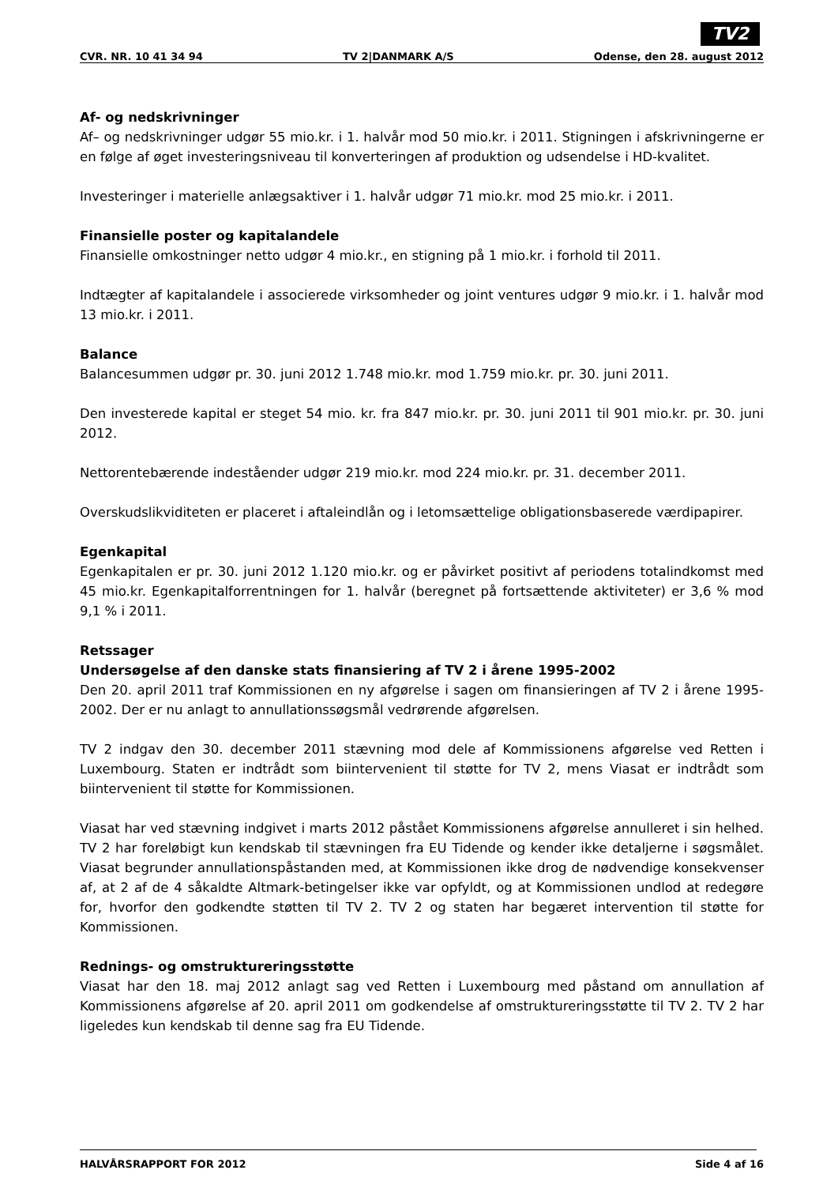TV2
CVR. NR. 10 41 34 94 TV 2|DANMARK A/S Odense, den 28. august 2012
Af- og nedskrivninger
Af– og nedskrivninger udgør 55 mio.kr. i 1. halvår mod 50 mio.kr. i 2011. Stigningen i afskrivningerne er en følge af øget investeringsniveau til konverteringen af produktion og udsendelse i HD-kvalitet.
Investeringer i materielle anlægsaktiver i 1. halvår udgør 71 mio.kr. mod 25 mio.kr. i 2011.
Finansielle poster og kapitalandele
Finansielle omkostninger netto udgør 4 mio.kr., en stigning på 1 mio.kr. i forhold til 2011.
Indtægter af kapitalandele i associerede virksomheder og joint ventures udgør 9 mio.kr. i 1. halvår mod 13 mio.kr. i 2011.
Balance
Balancesummen udgør pr. 30. juni 2012 1.748 mio.kr. mod 1.759 mio.kr. pr. 30. juni 2011.
Den investerede kapital er steget 54 mio. kr. fra 847 mio.kr. pr. 30. juni 2011 til 901 mio.kr. pr. 30. juni 2012.
Nettorentebærende indeståender udgør 219 mio.kr. mod 224 mio.kr. pr. 31. december 2011.
Overskudslikviditeten er placeret i aftaleindlån og i letomsættelige obligationsbaserede værdipapirer.
Egenkapital
Egenkapitalen er pr. 30. juni 2012 1.120 mio.kr. og er påvirket positivt af periodens totalindkomst med 45 mio.kr. Egenkapitalforrentningen for 1. halvår (beregnet på fortsættende aktiviteter) er 3,6 % mod 9,1 % i 2011.
Retssager
Undersøgelse af den danske stats finansiering af TV 2 i årene 1995-2002
Den 20. april 2011 traf Kommissionen en ny afgørelse i sagen om finansieringen af TV 2 i årene 1995-2002. Der er nu anlagt to annullationssøgsmål vedrørende afgørelsen.
TV 2 indgav den 30. december 2011 stævning mod dele af Kommissionens afgørelse ved Retten i Luxembourg. Staten er indtrådt som biintervenient til støtte for TV 2, mens Viasat er indtrådt som biintervenient til støtte for Kommissionen.
Viasat har ved stævning indgivet i marts 2012 påstået Kommissionens afgørelse annulleret i sin helhed. TV 2 har foreløbigt kun kendskab til stævningen fra EU Tidende og kender ikke detaljerne i søgsmålet. Viasat begrunder annullationspåstanden med, at Kommissionen ikke drog de nødvendige konsekvenser af, at 2 af de 4 såkaldte Altmark-betingelser ikke var opfyldt, og at Kommissionen undlod at redegøre for, hvorfor den godkendte støtten til TV 2. TV 2 og staten har begæret intervention til støtte for Kommissionen.
Rednings- og omstruktureringsstøtte
Viasat har den 18. maj 2012 anlagt sag ved Retten i Luxembourg med påstand om annullation af Kommissionens afgørelse af 20. april 2011 om godkendelse af omstruktureringsstøtte til TV 2. TV 2 har ligeledes kun kendskab til denne sag fra EU Tidende.
HALVÅRSRAPPORT FOR 2012 Side 4 af 16